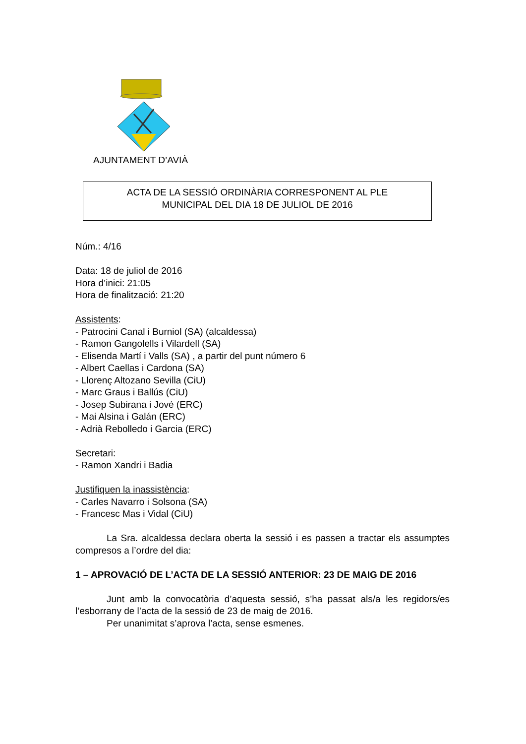AJUNTAMENT D’AVIÀ
ACTA DE LA SESSIÓ ORDINÀRIA CORRESPONENT AL PLE
MUNICIPAL DEL DIA 18 DE JULIOL DE 2016
Núm.: 4/16
Data: 18 de juliol de 2016
Hora d’inici: 21:05
Hora de finalització: 21:20
Assistents:
- Patrocini Canal i Burniol (SA) (alcaldessa)
- Ramon Gangolells i Vilardell (SA)
- Elisenda Martí i Valls (SA) , a partir del punt número 6
- Albert Caellas i Cardona (SA)
- Llorenç Altozano Sevilla (CiU)
- Marc Graus i Ballús (CiU)
- Josep Subirana i Jové (ERC)
- Mai Alsina i Galán (ERC)
- Adrià Rebolledo i Garcia (ERC)
Secretari:
- Ramon Xandri i Badia
Justifiquen la inassistència:
- Carles Navarro i Solsona (SA)
- Francesc Mas i Vidal (CiU)
La Sra. alcaldessa declara oberta la sessió i es passen a tractar els assumptes compresos a l’ordre del dia:
1 – APROVACIÓ DE L’ACTA DE LA SESSIÓ ANTERIOR: 23 DE MAIG DE 2016
Junt amb la convocatòria d’aquesta sessió, s’ha passat als/a les regidors/es l’esborrany de l’acta de la sessió de 23 de maig de 2016.
Per unanimitat s’aprova l’acta, sense esmenes.